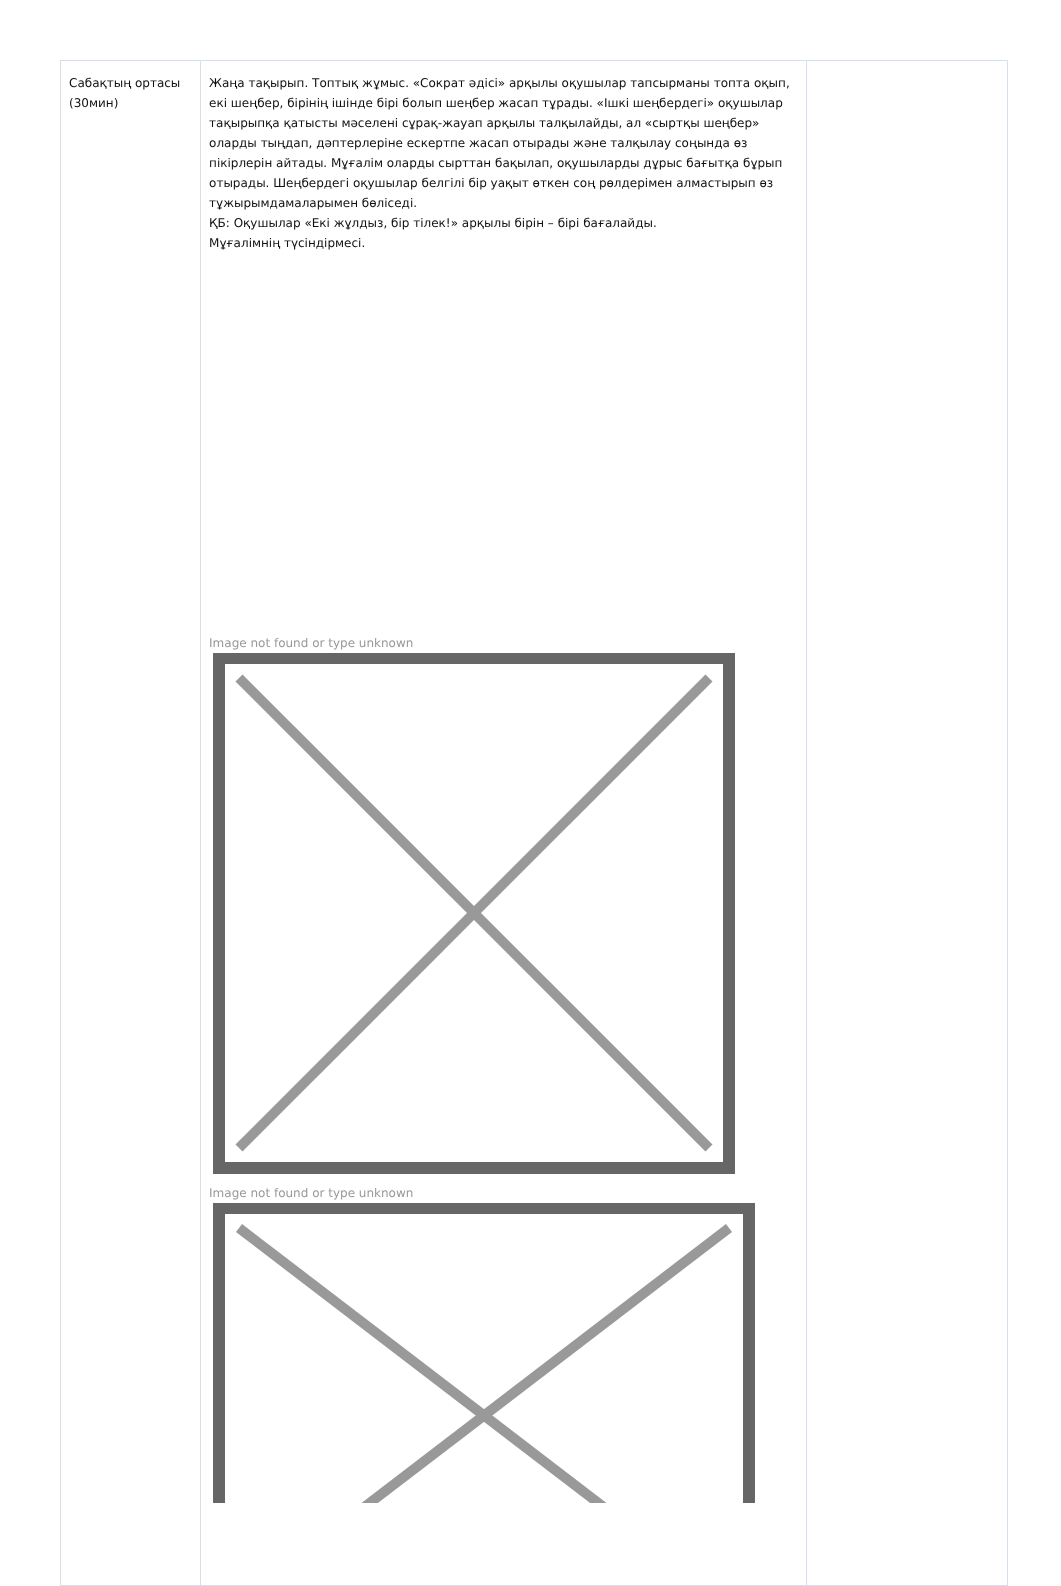| Сабақтың ортасы (30мин) | Жаңа тақырып. Топтық жұмыс. «Сократ әдісі» арқылы оқушылар тапсырманы топта оқып, екі шеңбер, бірінің ішінде бірі болып шеңбер жасап тұрады. «Ішкі шеңбердегі» оқушылар тақырыпқа қатысты мәселені сұрақ-жауап арқылы талқылайды, ал «сыртқы шеңбер» оларды тыңдап, дәптерлеріне ескертпе жасап отырады және талқылау соңында өз пікірлерін айтады. Мұғалім оларды сырттан бақылап, оқушыларды дұрыс бағытқа бұрып отырады. Шеңбердегі оқушылар белгілі бір уақыт өткен соң рөлдерімен алмастырып өз тұжырымдамаларымен бөліседі. ҚБ: Оқушылар «Екі жұлдыз, бір тілек!» арқылы бірін – бірі бағалайды. Мұғалімнің түсіндірмесі. Image not found or type unknown Image not found or type unknown | |